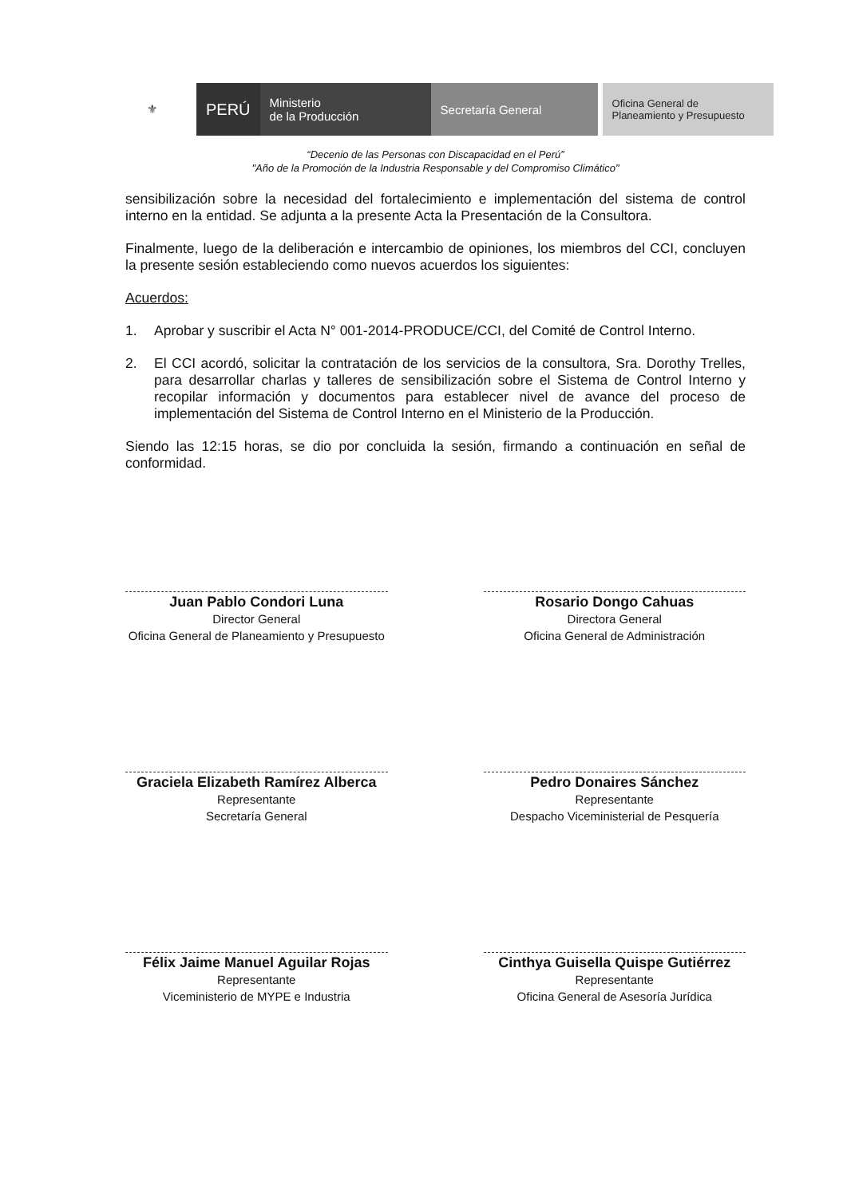⚜
PERÚ
Ministerio
de la Producción
Secretaría General
Oficina General de
Planeamiento y Presupuesto
“Decenio de las Personas con Discapacidad en el Perú”
"Año de la Promoción de la Industria Responsable y del Compromiso Climático"
sensibilización sobre la necesidad del fortalecimiento e implementación del sistema de control interno en la entidad. Se adjunta a la presente Acta la Presentación de la Consultora.
Finalmente, luego de la deliberación e intercambio de opiniones, los miembros del CCI, concluyen la presente sesión estableciendo como nuevos acuerdos los siguientes:
Acuerdos:
1. Aprobar y suscribir el Acta N° 001-2014-PRODUCE/CCI, del Comité de Control Interno.
2. El CCI acordó, solicitar la contratación de los servicios de la consultora, Sra. Dorothy Trelles, para desarrollar charlas y talleres de sensibilización sobre el Sistema de Control Interno y recopilar información y documentos para establecer nivel de avance del proceso de implementación del Sistema de Control Interno en el Ministerio de la Producción.
Siendo las 12:15 horas, se dio por concluida la sesión, firmando a continuación en señal de conformidad.
Juan Pablo Condori Luna
Director General
Oficina General de Planeamiento y Presupuesto
Rosario Dongo Cahuas
Directora General
Oficina General de Administración
Graciela Elizabeth Ramírez Alberca
Representante
Secretaría General
Pedro Donaires Sánchez
Representante
Despacho Viceministerial de Pesquería
Félix Jaime Manuel Aguilar Rojas
Representante
Viceministerio de MYPE e Industria
Cinthya Guisella Quispe Gutiérrez
Representante
Oficina General de Asesoría Jurídica